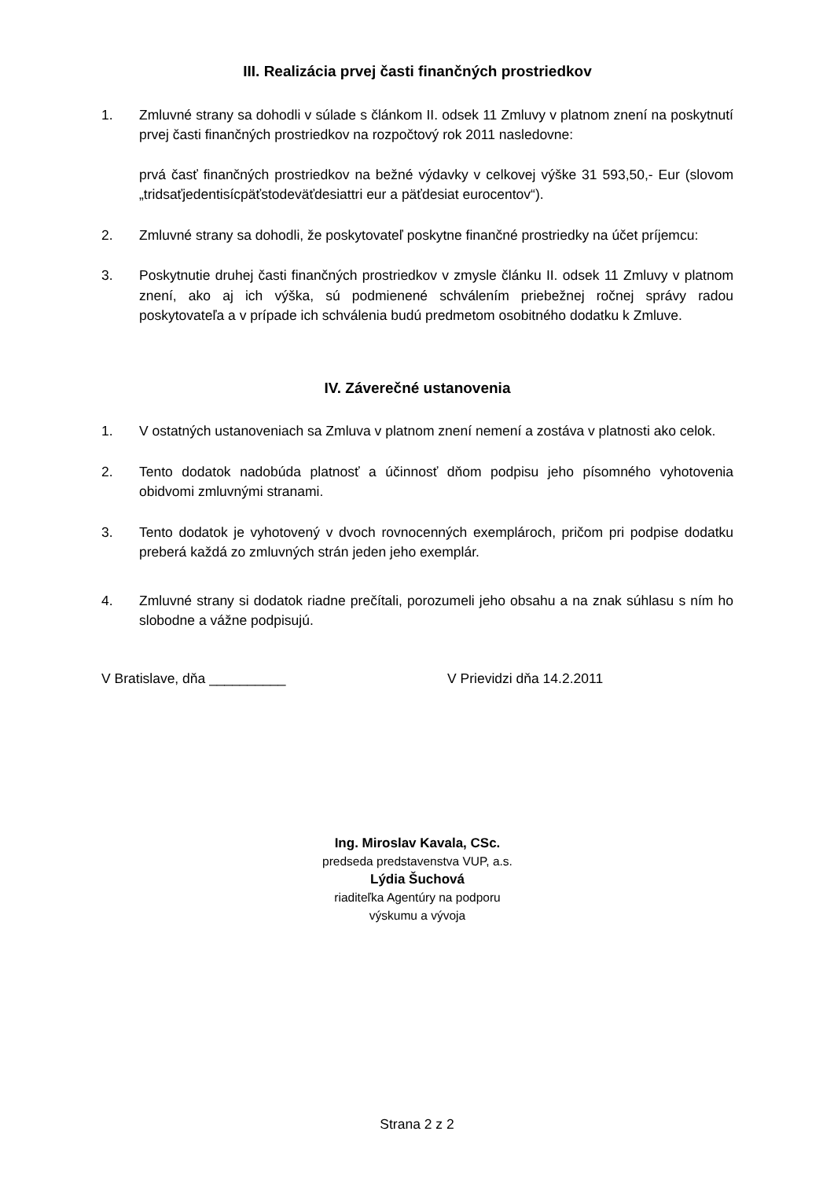III. Realizácia prvej časti finančných prostriedkov
1. Zmluvné strany sa dohodli v súlade s článkom II. odsek 11 Zmluvy v platnom znení na poskytnutí prvej časti finančných prostriedkov na rozpočtový rok 2011 nasledovne:
prvá časť finančných prostriedkov na bežné výdavky v celkovej výške 31 593,50,- Eur (slovom „tridsaťjedentisícpäťstodeväťdesiattri eur a päťdesiat eurocentov“).
2. Zmluvné strany sa dohodli, že poskytovateľ poskytne finančné prostriedky na účet príjemcu:
3. Poskytnutie druhej časti finančných prostriedkov v zmysle článku II. odsek 11 Zmluvy v platnom znení, ako aj ich výška, sú podmienené schválením priebežnej ročnej správy radou poskytovateľa a v prípade ich schválenia budú predmetom osobitného dodatku k Zmluve.
IV. Záverečné ustanovenia
1. V ostatných ustanoveniach sa Zmluva v platnom znení nemení a zostáva v platnosti ako celok.
2. Tento dodatok nadobúda platnosť a účinnosť dňom podpisu jeho písomného vyhotovenia obidvomi zmluvnými stranami.
3. Tento dodatok je vyhotovený v dvoch rovnocenných exemplároch, pričom pri podpise dodatku preberá každá zo zmluvných strán jeden jeho exemplár.
4. Zmluvné strany si dodatok riadne prečítali, porozumeli jeho obsahu a na znak súhlasu s ním ho slobodne a vážne podpisujú.
V Bratislave, dňa __________ V Prievidzi dňa 14.2.2011
Ing. Miroslav Kavala, CSc.
predseda predstavenstva VUP, a.s.
Lýdia Šuchová
riaditeľka Agentúry na podporu
výskumu a vývoja
Strana 2 z 2